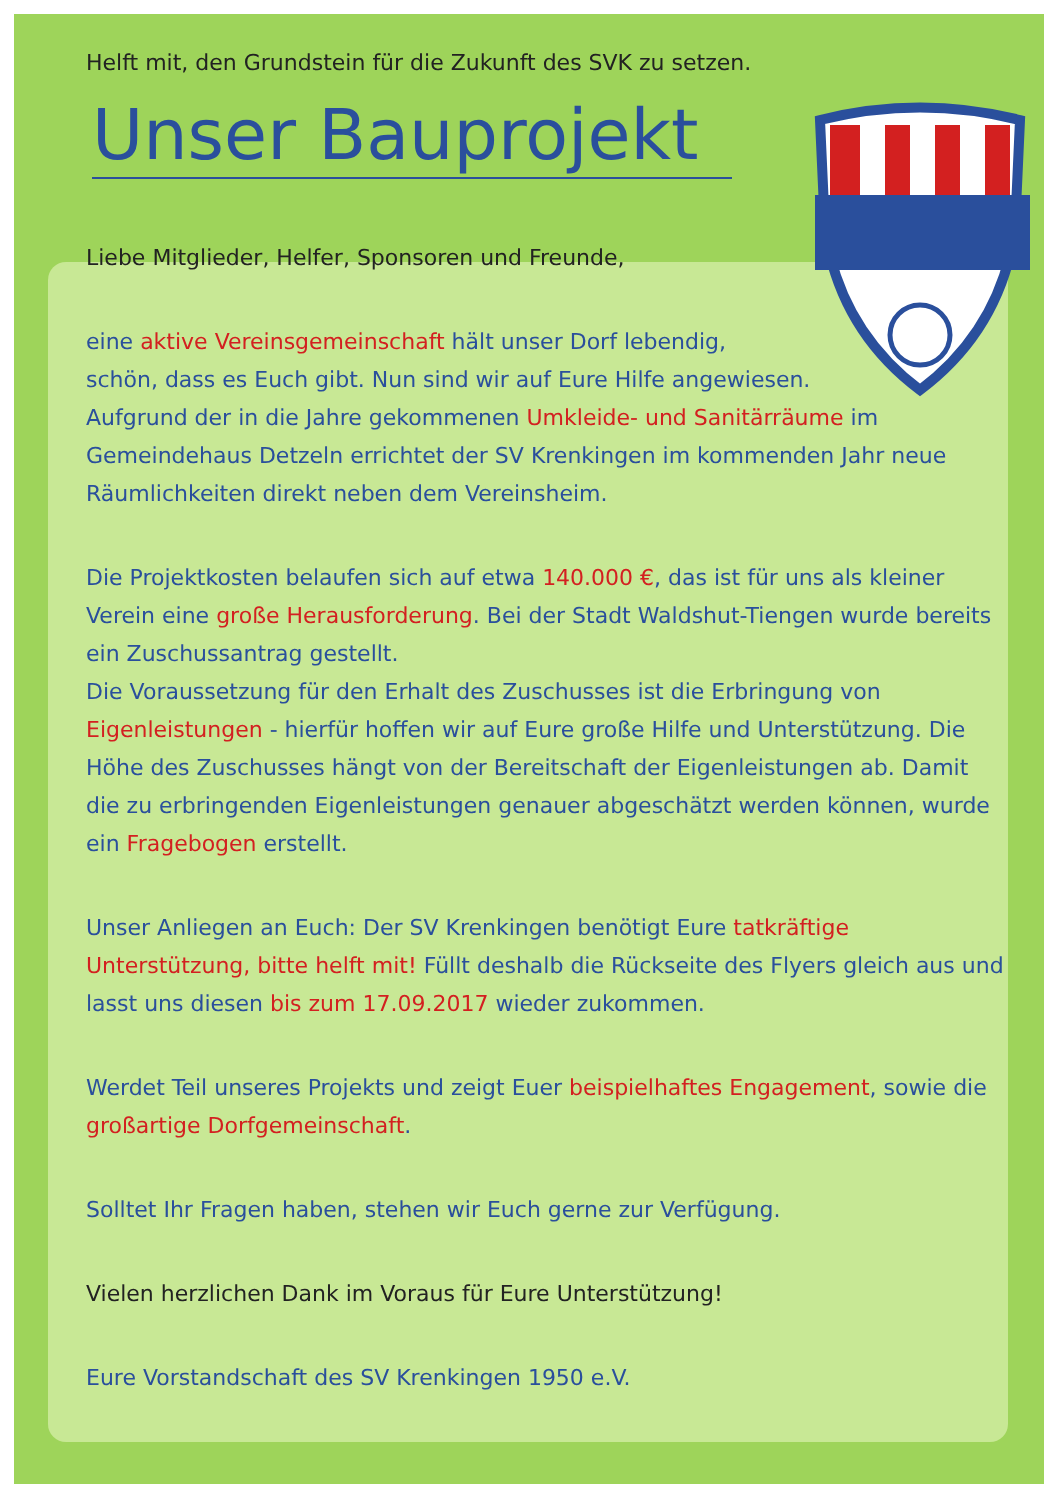Helft mit, den Grundstein für die Zukunft des SVK zu setzen.
Unser Bauprojekt
Liebe Mitglieder, Helfer, Sponsoren und Freunde,
eine aktive Vereinsgemeinschaft hält unser Dorf lebendig,
schön, dass es Euch gibt. Nun sind wir auf Eure Hilfe angewiesen.
Aufgrund der in die Jahre gekommenen Umkleide- und Sanitärräume im Gemeindehaus Detzeln errichtet der SV Krenkingen im kommenden Jahr neue Räumlichkeiten direkt neben dem Vereinsheim.
Die Projektkosten belaufen sich auf etwa 140.000 €, das ist für uns als kleiner Verein eine große Herausforderung. Bei der Stadt Waldshut-Tiengen wurde bereits ein Zuschussantrag gestellt.
Die Voraussetzung für den Erhalt des Zuschusses ist die Erbringung von Eigenleistungen - hierfür hoffen wir auf Eure große Hilfe und Unterstützung. Die Höhe des Zuschusses hängt von der Bereitschaft der Eigenleistungen ab. Damit die zu erbringenden Eigenleistungen genauer abgeschätzt werden können, wurde ein Fragebogen erstellt.
Unser Anliegen an Euch: Der SV Krenkingen benötigt Eure tatkräftige Unterstützung, bitte helft mit! Füllt deshalb die Rückseite des Flyers gleich aus und lasst uns diesen bis zum 17.09.2017 wieder zukommen.
Werdet Teil unseres Projekts und zeigt Euer beispielhaftes Engagement, sowie die großartige Dorfgemeinschaft.
Solltet Ihr Fragen haben, stehen wir Euch gerne zur Verfügung.
Vielen herzlichen Dank im Voraus für Eure Unterstützung!
Eure Vorstandschaft des SV Krenkingen 1950 e.V.